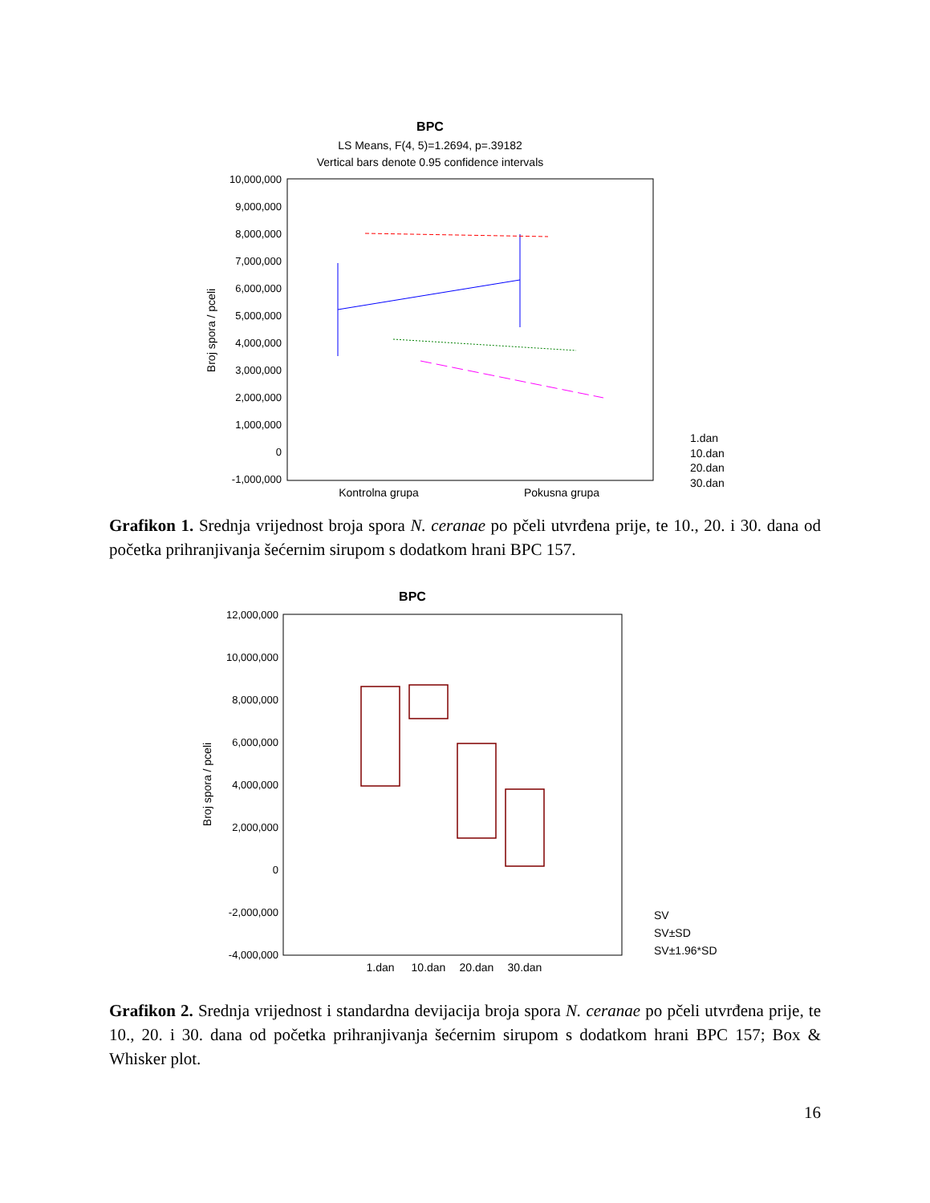BPC
LS Means, F(4, 5)=1.2694, p=.39182
Vertical bars denote 0.95 confidence intervals
10,000,000
9,000,000
8,000,000
7,000,000
6,000,000
5,000,000
4,000,000
3,000,000
2,000,000
1,000,000
0
-1,000,000
Broj spora / pceli
Kontrolna grupa
Pokusna grupa
1.dan
10.dan
20.dan
30.dan
Grafikon 1. Srednja vrijednost broja spora N. ceranae po pčeli utvrđena prije, te 10., 20. i 30. dana od početka prihranjivanja šećernim sirupom s dodatkom hrani BPC 157.
BPC
12,000,000
10,000,000
8,000,000
6,000,000
4,000,000
2,000,000
0
-2,000,000
-4,000,000
Broj spora / pceli
1.dan
10.dan
20.dan
30.dan
SV
SV±SD
SV±1.96*SD
Grafikon 2. Srednja vrijednost i standardna devijacija broja spora N. ceranae po pčeli utvrđena prije, te 10., 20. i 30. dana od početka prihranjivanja šećernim sirupom s dodatkom hrani BPC 157; Box & Whisker plot.
16